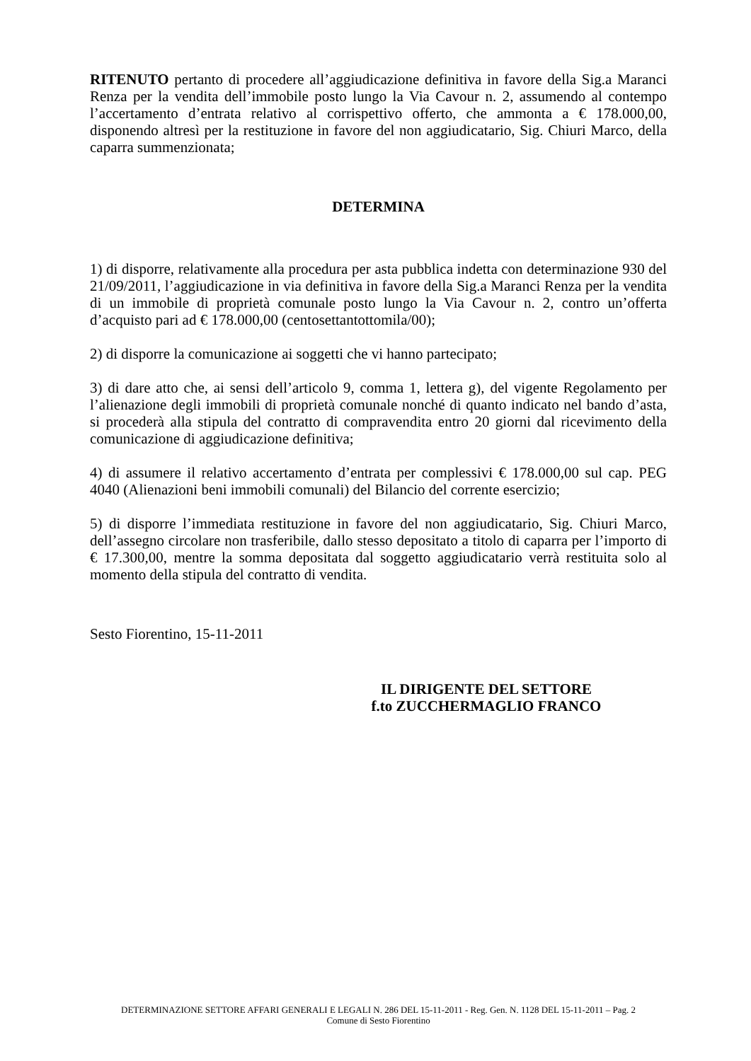RITENUTO pertanto di procedere all’aggiudicazione definitiva in favore della Sig.a Maranci Renza per la vendita dell’immobile posto lungo la Via Cavour n. 2, assumendo al contempo l’accertamento d’entrata relativo al corrispettivo offerto, che ammonta a € 178.000,00, disponendo altresì per la restituzione in favore del non aggiudicatario, Sig. Chiuri Marco, della caparra summenzionata;
DETERMINA
1) di disporre, relativamente alla procedura per asta pubblica indetta con determinazione 930 del 21/09/2011, l’aggiudicazione in via definitiva in favore della Sig.a Maranci Renza per la vendita di un immobile di proprietà comunale posto lungo la Via Cavour n. 2, contro un’offerta d’acquisto pari ad € 178.000,00 (centosettantottomila/00);
2) di disporre la comunicazione ai soggetti che vi hanno partecipato;
3) di dare atto che, ai sensi dell’articolo 9, comma 1, lettera g), del vigente Regolamento per l’alienazione degli immobili di proprietà comunale nonché di quanto indicato nel bando d’asta, si procederà alla stipula del contratto di compravendita entro 20 giorni dal ricevimento della comunicazione di aggiudicazione definitiva;
4) di assumere il relativo accertamento d’entrata per complessivi € 178.000,00 sul cap. PEG 4040 (Alienazioni beni immobili comunali) del Bilancio del corrente esercizio;
5) di disporre l’immediata restituzione in favore del non aggiudicatario, Sig. Chiuri Marco, dell’assegno circolare non trasferibile, dallo stesso depositato a titolo di caparra per l’importo di € 17.300,00, mentre la somma depositata dal soggetto aggiudicatario verrà restituita solo al momento della stipula del contratto di vendita.
Sesto Fiorentino, 15-11-2011
IL DIRIGENTE DEL SETTORE
f.to ZUCCHERMAGLIO FRANCO
DETERMINAZIONE SETTORE AFFARI GENERALI E LEGALI N. 286 DEL 15-11-2011 - Reg. Gen. N. 1128 DEL 15-11-2011 – Pag. 2
Comune di Sesto Fiorentino